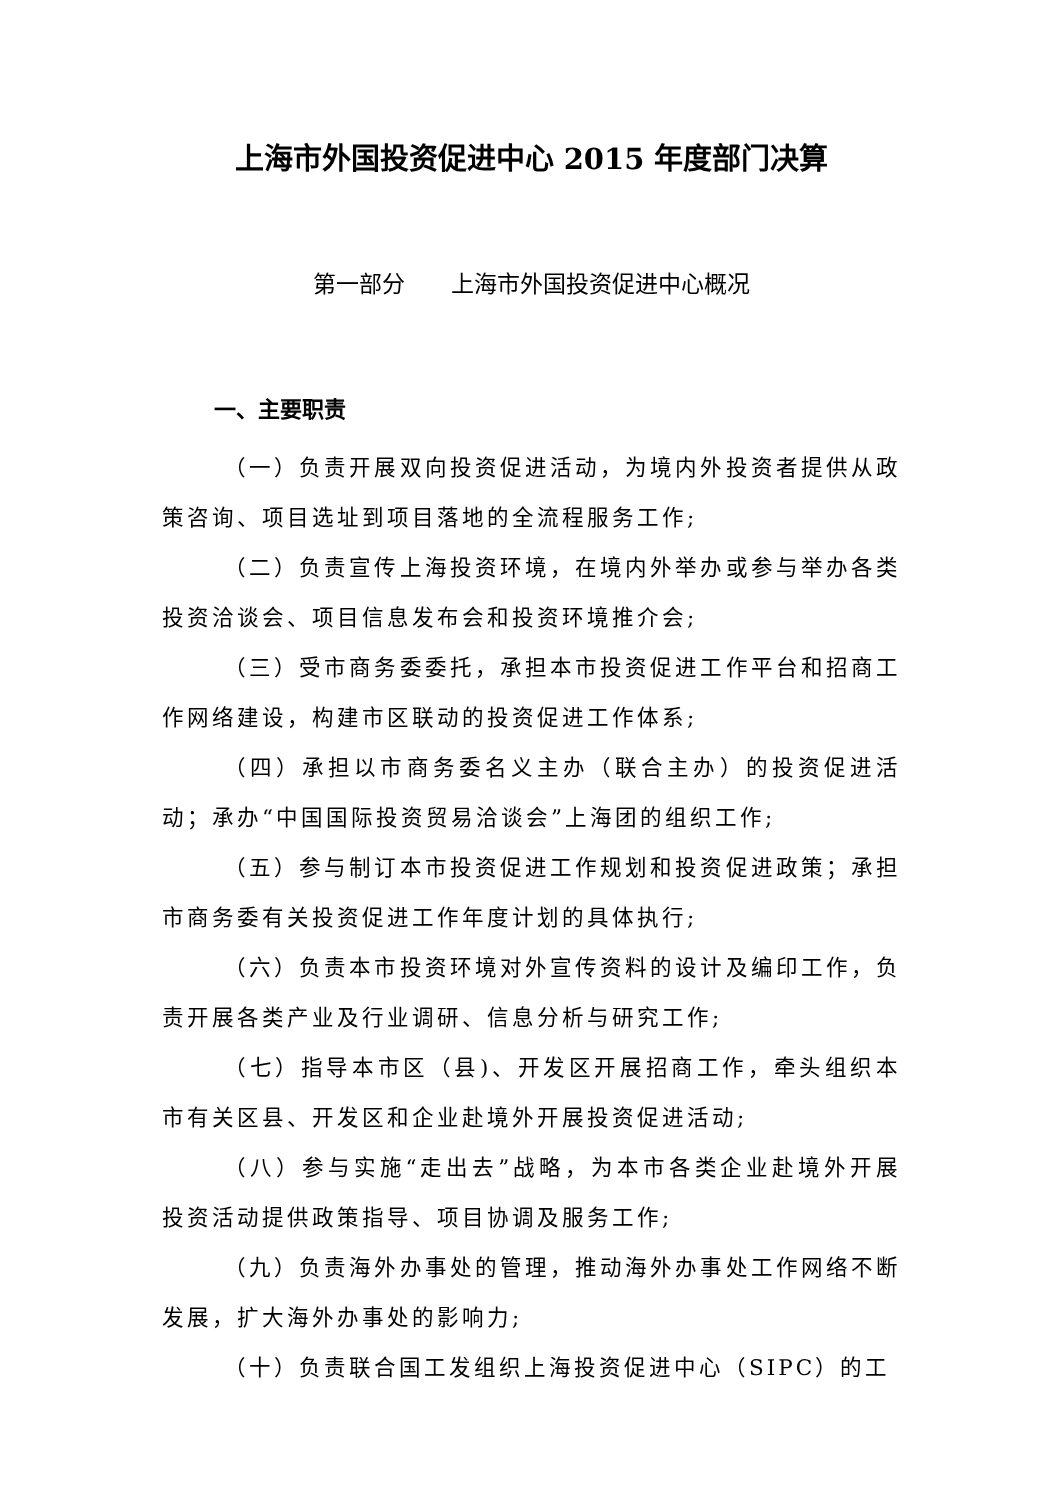上海市外国投资促进中心 2015 年度部门决算
第一部分　　上海市外国投资促进中心概况
一、主要职责
（一）负责开展双向投资促进活动，为境内外投资者提供从政策咨询、项目选址到项目落地的全流程服务工作;
（二）负责宣传上海投资环境，在境内外举办或参与举办各类投资洽谈会、项目信息发布会和投资环境推介会;
（三）受市商务委委托，承担本市投资促进工作平台和招商工作网络建设，构建市区联动的投资促进工作体系;
（四）承担以市商务委名义主办（联合主办）的投资促进活动；承办“中国国际投资贸易洽谈会”上海团的组织工作;
（五）参与制订本市投资促进工作规划和投资促进政策；承担市商务委有关投资促进工作年度计划的具体执行;
（六）负责本市投资环境对外宣传资料的设计及编印工作，负责开展各类产业及行业调研、信息分析与研究工作;
（七）指导本市区（县)、开发区开展招商工作，牵头组织本市有关区县、开发区和企业赴境外开展投资促进活动;
（八）参与实施“走出去”战略，为本市各类企业赴境外开展投资活动提供政策指导、项目协调及服务工作;
（九）负责海外办事处的管理，推动海外办事处工作网络不断发展，扩大海外办事处的影响力;
（十）负责联合国工发组织上海投资促进中心（SIPC）的工